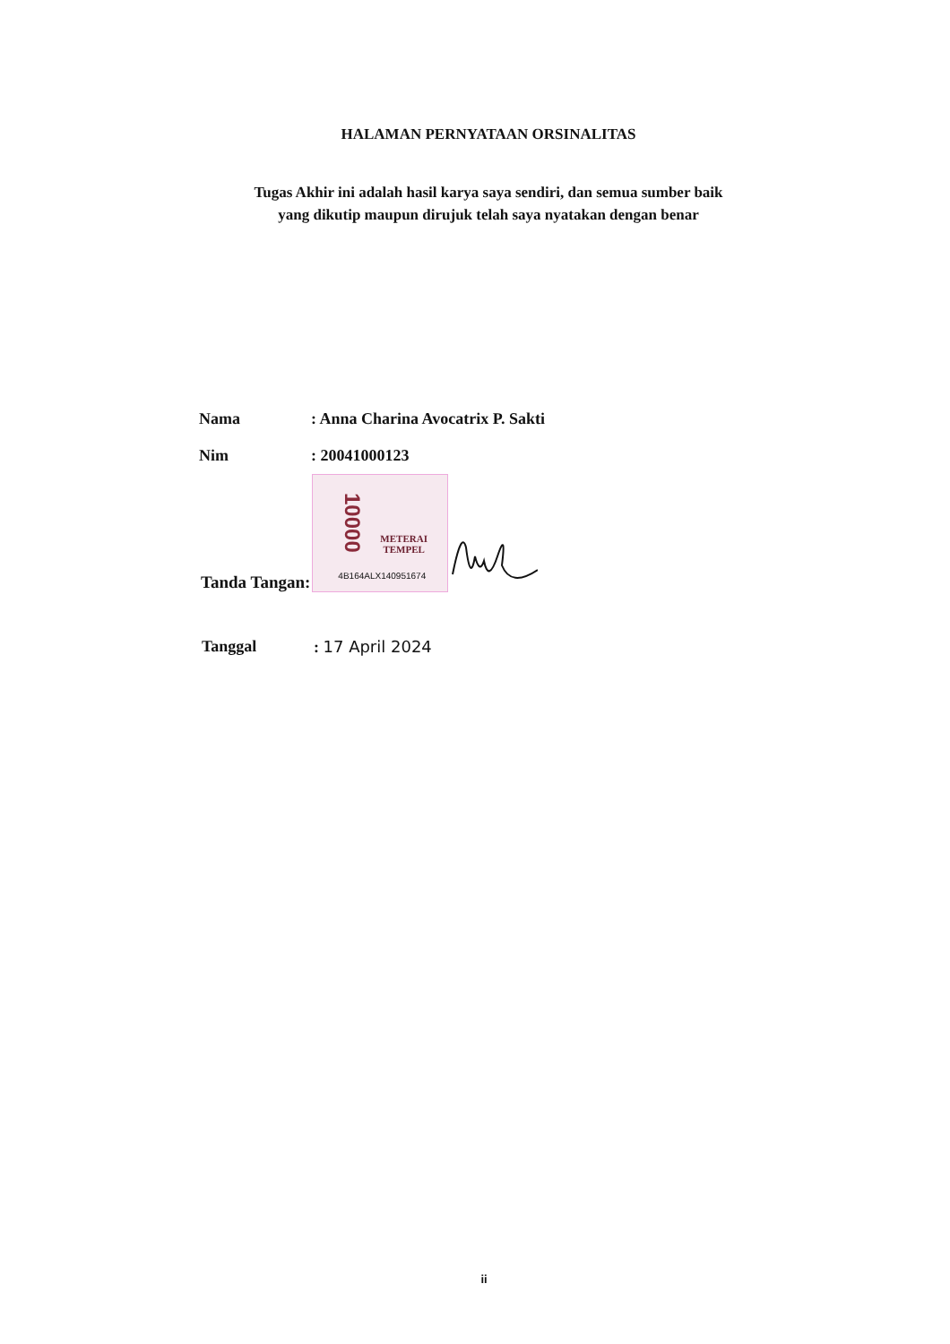HALAMAN PERNYATAAN ORSINALITAS
Tugas Akhir ini adalah hasil karya saya sendiri, dan semua sumber baik
yang dikutip maupun dirujuk telah saya nyatakan dengan benar
Nama : Anna Charina Avocatrix P. Sakti
Nim : 20041000123
Tanda Tangan:
10000
METERAI
TEMPEL
4B164ALX140951674
Tanggal : 17 April 2024
ii